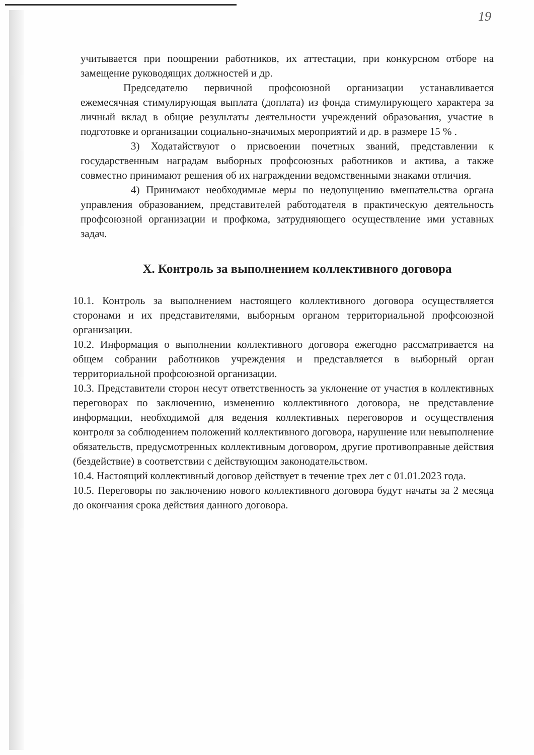19
учитывается при поощрении работников, их аттестации, при конкурсном отборе на замещение руководящих должностей и др.
Председателю первичной профсоюзной организации устанавливается ежемесячная стимулирующая выплата (доплата) из фонда стимулирующего характера за личный вклад в общие результаты деятельности учреждений образования, участие в подготовке и организации социально-значимых мероприятий и др. в размере 15 % .
3) Ходатайствуют о присвоении почетных званий, представлении к государственным наградам выборных профсоюзных работников и актива, а также совместно принимают решения об их награждении ведомственными знаками отличия.
4) Принимают необходимые меры по недопущению вмешательства органа управления образованием, представителей работодателя в практическую деятельность профсоюзной организации и профкома, затрудняющего осуществление ими уставных задач.
X. Контроль за выполнением коллективного договора
10.1. Контроль за выполнением настоящего коллективного договора осуществляется сторонами и их представителями, выборным органом территориальной профсоюзной организации.
10.2. Информация о выполнении коллективного договора ежегодно рассматривается на общем собрании работников учреждения и представляется в выборный орган территориальной профсоюзной организации.
10.3. Представители сторон несут ответственность за уклонение от участия в коллективных переговорах по заключению, изменению коллективного договора, не представление информации, необходимой для ведения коллективных переговоров и осуществления контроля за соблюдением положений коллективного договора, нарушение или невыполнение обязательств, предусмотренных коллективным договором, другие противоправные действия (бездействие) в соответствии с действующим законодательством.
10.4. Настоящий коллективный договор действует в течение трех лет с 01.01.2023 года.
10.5. Переговоры по заключению нового коллективного договора будут начаты за 2 месяца до окончания срока действия данного договора.